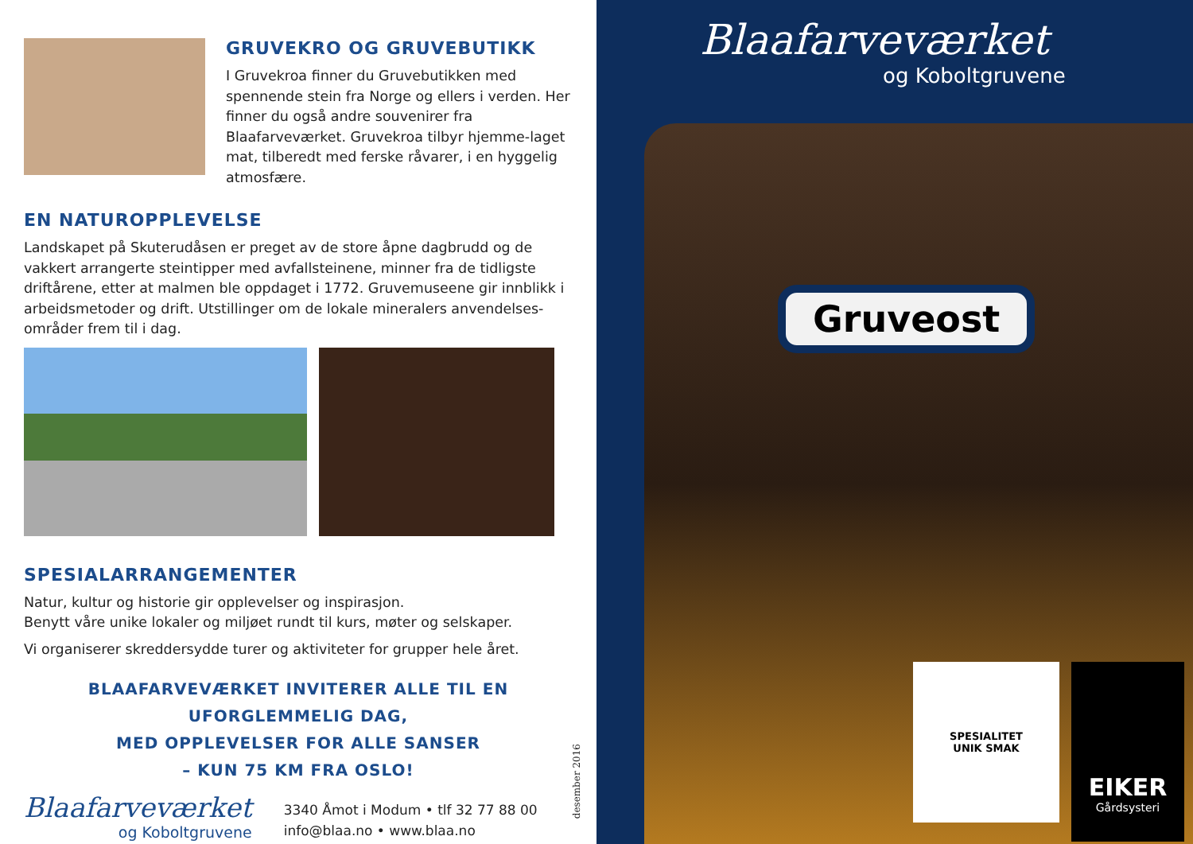GRUVEKRO OG GRUVEBUTIKK
I Gruvekroa finner du Gruvebutikken med spennende stein fra Norge og ellers i verden. Her finner du også andre souvenirer fra Blaafarveværket. Gruvekroa tilbyr hjemme-laget mat, tilberedt med ferske råvarer, i en hyggelig atmosfære.
EN NATUROPPLEVELSE
Landskapet på Skuterudåsen er preget av de store åpne dagbrudd og de vakkert arrangerte steintipper med avfallsteinene, minner fra de tidligste driftårene, etter at malmen ble oppdaget i 1772. Gruvemuseene gir innblikk i arbeidsmetoder og drift. Utstillinger om de lokale mineralers anvendelses-områder frem til i dag.
SPESIALARRANGEMENTER
Natur, kultur og historie gir opplevelser og inspirasjon.
Benytt våre unike lokaler og miljøet rundt til kurs, møter og selskaper.
Vi organiserer skreddersydde turer og aktiviteter for grupper hele året.
BLAAFARVEVÆRKET INVITERER ALLE TIL EN UFORGLEMMELIG DAG,
MED OPPLEVELSER FOR ALLE SANSER
– KUN 75 KM FRA OSLO!
Blaafarveværket
og Koboltgruvene
3340 Åmot i Modum • tlf 32 77 88 00
info@blaa.no • www.blaa.no
desember 2016
Blaafarveværket
og Koboltgruvene
Gruveost
SPESIALITET
UNIK SMAK
EIKER
Gårdsysteri